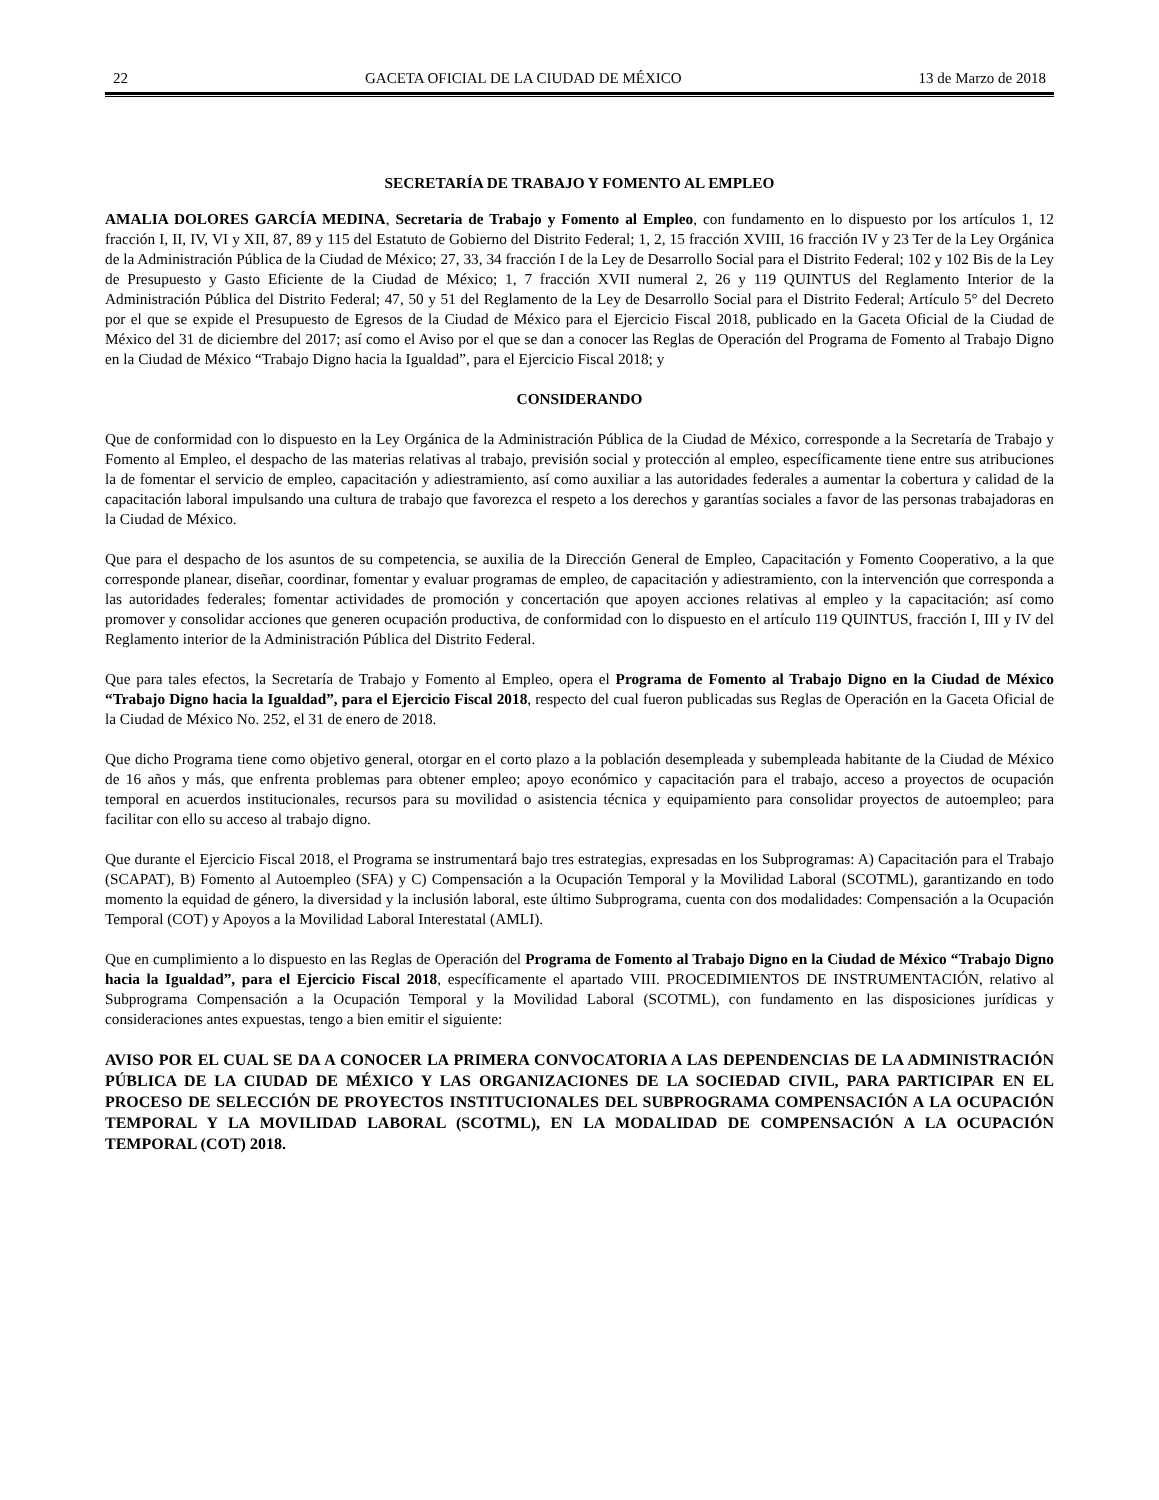22 GACETA OFICIAL DE LA CIUDAD DE MÉXICO 13 de Marzo de 2018
SECRETARÍA DE TRABAJO Y FOMENTO AL EMPLEO
AMALIA DOLORES GARCÍA MEDINA, Secretaria de Trabajo y Fomento al Empleo, con fundamento en lo dispuesto por los artículos 1, 12 fracción I, II, IV, VI y XII, 87, 89 y 115 del Estatuto de Gobierno del Distrito Federal; 1, 2, 15 fracción XVIII, 16 fracción IV y 23 Ter de la Ley Orgánica de la Administración Pública de la Ciudad de México; 27, 33, 34 fracción I de la Ley de Desarrollo Social para el Distrito Federal; 102 y 102 Bis de la Ley de Presupuesto y Gasto Eficiente de la Ciudad de México; 1, 7 fracción XVII numeral 2, 26 y 119 QUINTUS del Reglamento Interior de la Administración Pública del Distrito Federal; 47, 50 y 51 del Reglamento de la Ley de Desarrollo Social para el Distrito Federal; Artículo 5° del Decreto por el que se expide el Presupuesto de Egresos de la Ciudad de México para el Ejercicio Fiscal 2018, publicado en la Gaceta Oficial de la Ciudad de México del 31 de diciembre del 2017; así como el Aviso por el que se dan a conocer las Reglas de Operación del Programa de Fomento al Trabajo Digno en la Ciudad de México “Trabajo Digno hacia la Igualdad”, para el Ejercicio Fiscal 2018; y
CONSIDERANDO
Que de conformidad con lo dispuesto en la Ley Orgánica de la Administración Pública de la Ciudad de México, corresponde a la Secretaría de Trabajo y Fomento al Empleo, el despacho de las materias relativas al trabajo, previsión social y protección al empleo, específicamente tiene entre sus atribuciones la de fomentar el servicio de empleo, capacitación y adiestramiento, así como auxiliar a las autoridades federales a aumentar la cobertura y calidad de la capacitación laboral impulsando una cultura de trabajo que favorezca el respeto a los derechos y garantías sociales a favor de las personas trabajadoras en la Ciudad de México.
Que para el despacho de los asuntos de su competencia, se auxilia de la Dirección General de Empleo, Capacitación y Fomento Cooperativo, a la que corresponde planear, diseñar, coordinar, fomentar y evaluar programas de empleo, de capacitación y adiestramiento, con la intervención que corresponda a las autoridades federales; fomentar actividades de promoción y concertación que apoyen acciones relativas al empleo y la capacitación; así como promover y consolidar acciones que generen ocupación productiva, de conformidad con lo dispuesto en el artículo 119 QUINTUS, fracción I, III y IV del Reglamento interior de la Administración Pública del Distrito Federal.
Que para tales efectos, la Secretaría de Trabajo y Fomento al Empleo, opera el Programa de Fomento al Trabajo Digno en la Ciudad de México “Trabajo Digno hacia la Igualdad”, para el Ejercicio Fiscal 2018, respecto del cual fueron publicadas sus Reglas de Operación en la Gaceta Oficial de la Ciudad de México No. 252, el 31 de enero de 2018.
Que dicho Programa tiene como objetivo general, otorgar en el corto plazo a la población desempleada y subempleada habitante de la Ciudad de México de 16 años y más, que enfrenta problemas para obtener empleo; apoyo económico y capacitación para el trabajo, acceso a proyectos de ocupación temporal en acuerdos institucionales, recursos para su movilidad o asistencia técnica y equipamiento para consolidar proyectos de autoempleo; para facilitar con ello su acceso al trabajo digno.
Que durante el Ejercicio Fiscal 2018, el Programa se instrumentará bajo tres estrategias, expresadas en los Subprogramas: A) Capacitación para el Trabajo (SCAPAT), B) Fomento al Autoempleo (SFA) y C) Compensación a la Ocupación Temporal y la Movilidad Laboral (SCOTML), garantizando en todo momento la equidad de género, la diversidad y la inclusión laboral, este último Subprograma, cuenta con dos modalidades: Compensación a la Ocupación Temporal (COT) y Apoyos a la Movilidad Laboral Interestatal (AMLI).
Que en cumplimiento a lo dispuesto en las Reglas de Operación del Programa de Fomento al Trabajo Digno en la Ciudad de México “Trabajo Digno hacia la Igualdad”, para el Ejercicio Fiscal 2018, específicamente el apartado VIII. PROCEDIMIENTOS DE INSTRUMENTACIÓN, relativo al Subprograma Compensación a la Ocupación Temporal y la Movilidad Laboral (SCOTML), con fundamento en las disposiciones jurídicas y consideraciones antes expuestas, tengo a bien emitir el siguiente:
AVISO POR EL CUAL SE DA A CONOCER LA PRIMERA CONVOCATORIA A LAS DEPENDENCIAS DE LA ADMINISTRACIÓN PÚBLICA DE LA CIUDAD DE MÉXICO Y LAS ORGANIZACIONES DE LA SOCIEDAD CIVIL, PARA PARTICIPAR EN EL PROCESO DE SELECCIÓN DE PROYECTOS INSTITUCIONALES DEL SUBPROGRAMA COMPENSACIÓN A LA OCUPACIÓN TEMPORAL Y LA MOVILIDAD LABORAL (SCOTML), EN LA MODALIDAD DE COMPENSACIÓN A LA OCUPACIÓN TEMPORAL (COT) 2018.